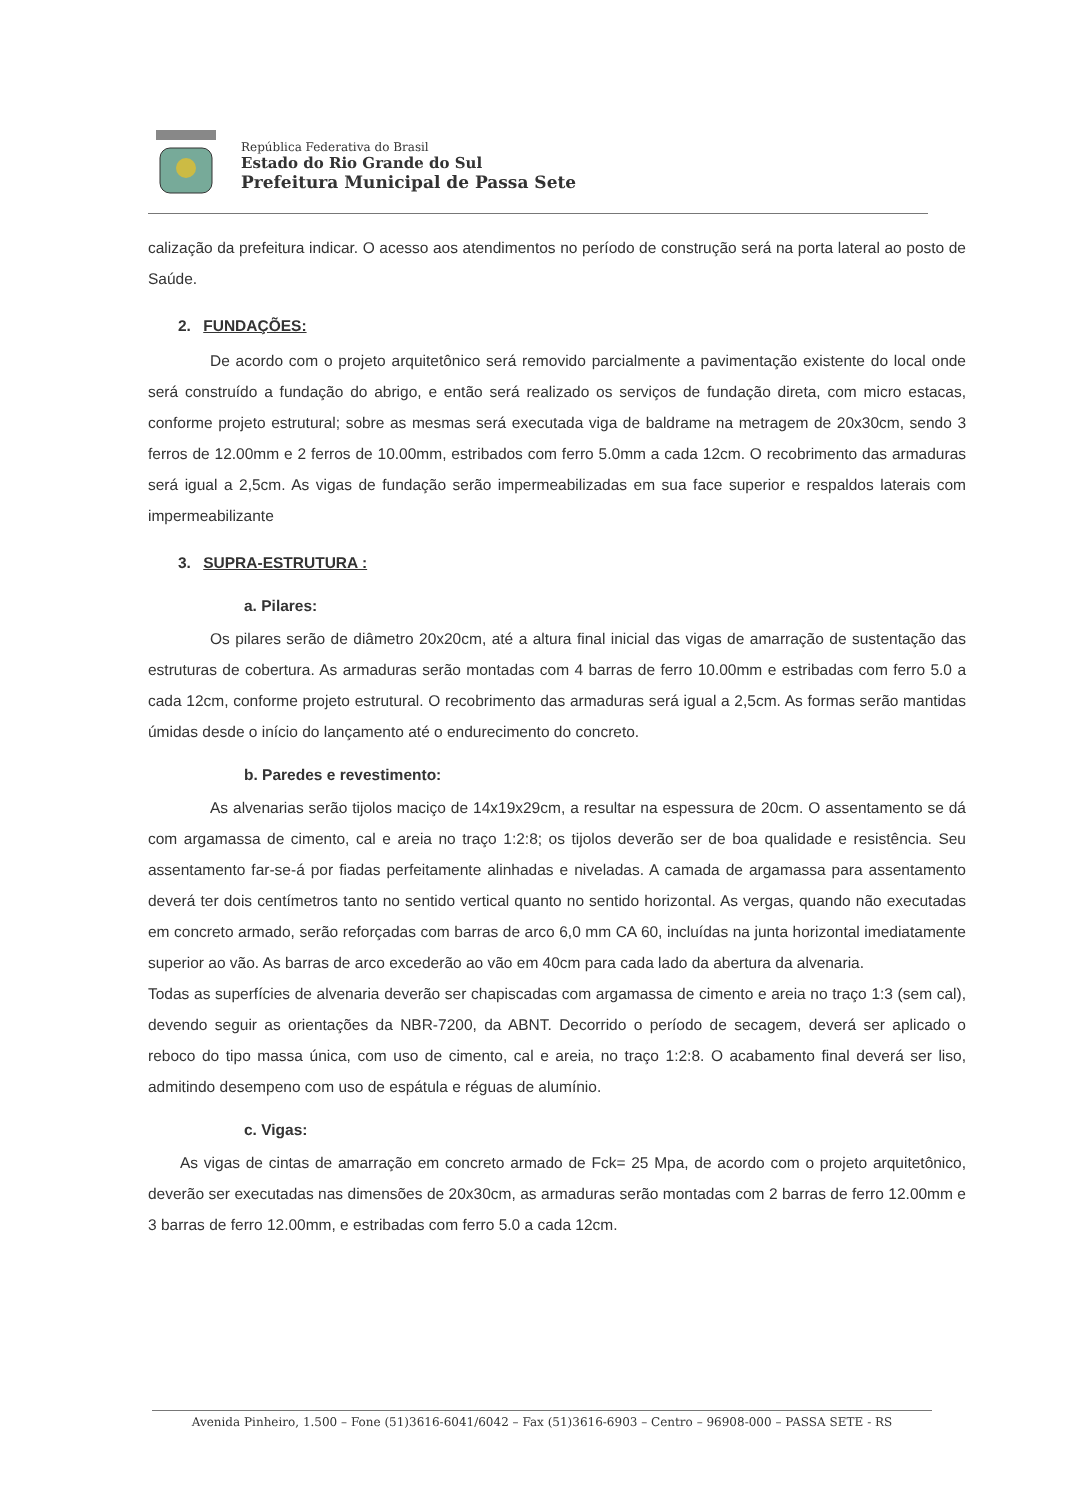República Federativa do Brasil
Estado do Rio Grande do Sul
Prefeitura Municipal de Passa Sete
calização da prefeitura indicar. O acesso aos atendimentos no período de construção será na porta lateral ao posto de Saúde.
2. FUNDAÇÕES:
De acordo com o projeto arquitetônico será removido parcialmente a pavimentação existente do local onde será construído a fundação do abrigo, e então será realizado os serviços de fundação direta, com micro estacas, conforme projeto estrutural; sobre as mesmas será executada viga de baldrame na metragem de 20x30cm, sendo 3 ferros de 12.00mm e 2 ferros de 10.00mm, estribados com ferro 5.0mm a cada 12cm. O recobrimento das armaduras será igual a 2,5cm. As vigas de fundação serão impermeabilizadas em sua face superior e respaldos laterais com impermeabilizante
3. SUPRA-ESTRUTURA :
a. Pilares:
Os pilares serão de diâmetro 20x20cm, até a altura final inicial das vigas de amarração de sustentação das estruturas de cobertura. As armaduras serão montadas com 4 barras de ferro 10.00mm e estribadas com ferro 5.0 a cada 12cm, conforme projeto estrutural. O recobrimento das armaduras será igual a 2,5cm. As formas serão mantidas úmidas desde o início do lançamento até o endurecimento do concreto.
b. Paredes e revestimento:
As alvenarias serão tijolos maciço de 14x19x29cm, a resultar na espessura de 20cm. O assentamento se dá com argamassa de cimento, cal e areia no traço 1:2:8; os tijolos deverão ser de boa qualidade e resistência. Seu assentamento far-se-á por fiadas perfeitamente alinhadas e niveladas. A camada de argamassa para assentamento deverá ter dois centímetros tanto no sentido vertical quanto no sentido horizontal. As vergas, quando não executadas em concreto armado, serão reforçadas com barras de arco 6,0 mm CA 60, incluídas na junta horizontal imediatamente superior ao vão. As barras de arco excederão ao vão em 40cm para cada lado da abertura da alvenaria.
Todas as superfícies de alvenaria deverão ser chapiscadas com argamassa de cimento e areia no traço 1:3 (sem cal), devendo seguir as orientações da NBR-7200, da ABNT. Decorrido o período de secagem, deverá ser aplicado o reboco do tipo massa única, com uso de cimento, cal e areia, no traço 1:2:8. O acabamento final deverá ser liso, admitindo desempeno com uso de espátula e réguas de alumínio.
c. Vigas:
As vigas de cintas de amarração em concreto armado de Fck= 25 Mpa, de acordo com o projeto arquitetônico, deverão ser executadas nas dimensões de 20x30cm, as armaduras serão montadas com 2 barras de ferro 12.00mm e 3 barras de ferro 12.00mm, e estribadas com ferro 5.0 a cada 12cm.
Avenida Pinheiro, 1.500 – Fone (51)3616-6041/6042 – Fax (51)3616-6903 – Centro – 96908-000 – PASSA SETE - RS